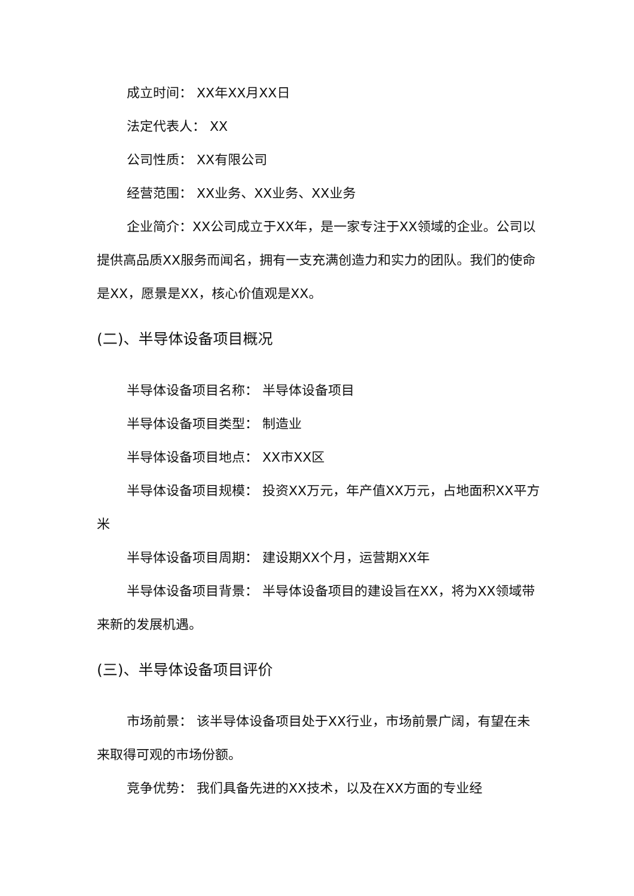成立时间： XX年XX月XX日
法定代表人： XX
公司性质： XX有限公司
经营范围： XX业务、XX业务、XX业务
企业简介：XX公司成立于XX年，是一家专注于XX领域的企业。公司以提供高品质XX服务而闻名，拥有一支充满创造力和实力的团队。我们的使命是XX，愿景是XX，核心价值观是XX。
(二)、半导体设备项目概况
半导体设备项目名称： 半导体设备项目
半导体设备项目类型： 制造业
半导体设备项目地点： XX市XX区
半导体设备项目规模： 投资XX万元，年产值XX万元，占地面积XX平方米
半导体设备项目周期： 建设期XX个月，运营期XX年
半导体设备项目背景： 半导体设备项目的建设旨在XX，将为XX领域带来新的发展机遇。
(三)、半导体设备项目评价
市场前景： 该半导体设备项目处于XX行业，市场前景广阔，有望在未来取得可观的市场份额。
竞争优势： 我们具备先进的XX技术，以及在XX方面的专业经